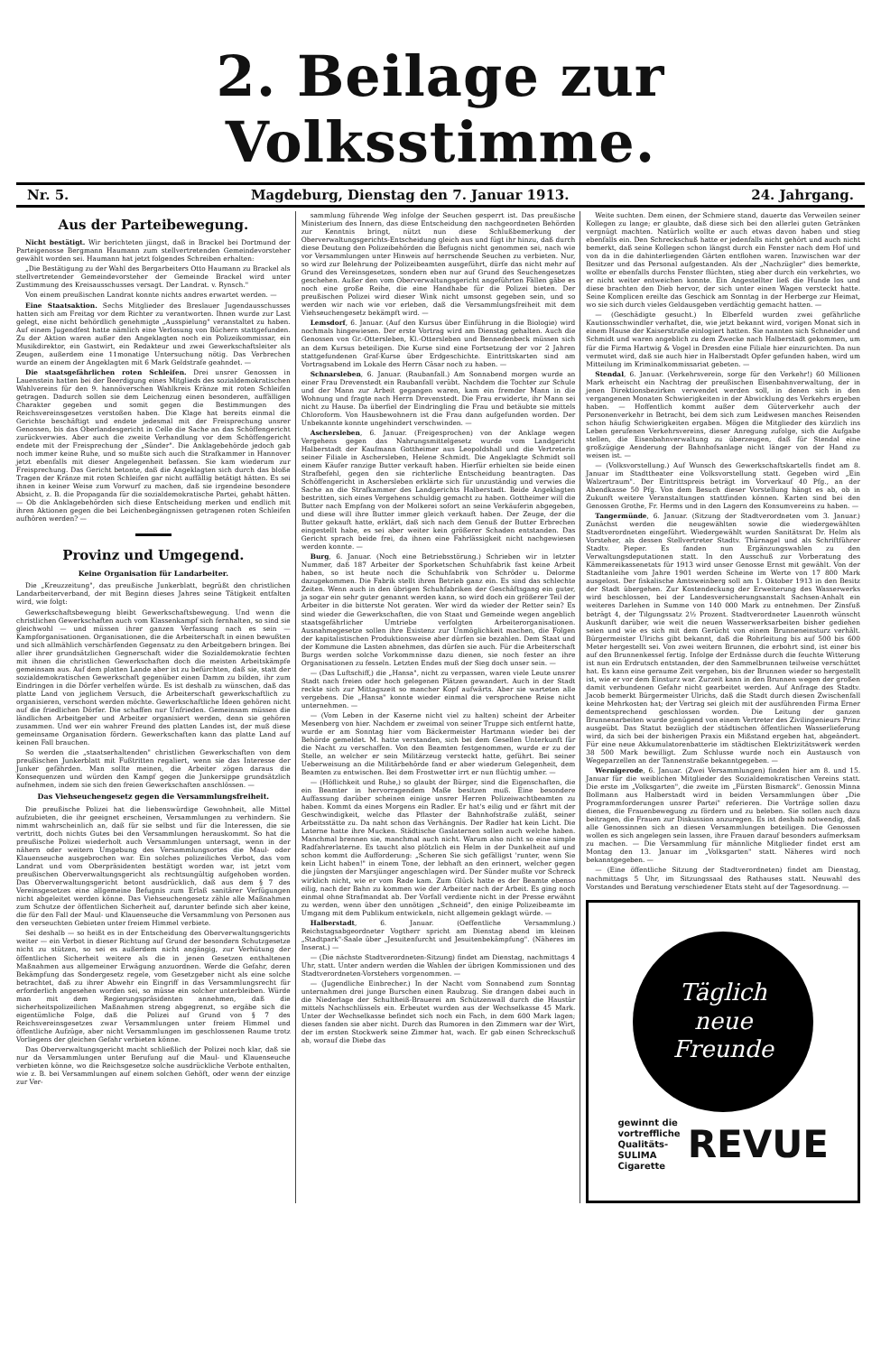2. Beilage zur Volksstimme.
Nr. 5. Magdeburg, Dienstag den 7. Januar 1913. 24. Jahrgang.
Aus der Parteibewegung.
Nicht bestätigt. Wir berichteten jüngst, daß in Brackel bei Dortmund der Parteigenosse Bergmann Haumann zum stellvertretenden Gemeindevorsteher gewählt worden sei. Haumann hat jetzt folgendes Schreiben erhalten:
„Die Bestätigung zu der Wahl des Bergarbeiters Otto Haumann zu Brackel als stellvertretender Gemeindevorsteher der Gemeinde Brackel wird unter Zustimmung des Kreisausschusses versagt. Der Landrat. v. Rynsch."
Von einem preußischen Landrat konnte nichts andres erwartet werden. —
Eine Staatsaktion. Sechs Mitglieder des Breslauer Jugendausschusses hatten sich am Freitag vor dem Richter zu verantworten. Ihnen wurde zur Last gelegt, eine nicht behördlich genehmigte „Ausspielung" veranstaltet zu haben. Auf einem Jugendfest hatte nämlich eine Verlosung von Büchern stattgefunden. Zu der Aktion waren außer den Angeklagten noch ein Polizeikommissar, ein Musikdirektor, ein Gastwirt, ein Redakteur und zwei Gewerkschaftsleiter als Zeugen, außerdem eine 11monatige Untersuchung nötig. Das Verbrechen wurde an einem der Angeklagten mit 6 Mark Geldstrafe geahndet. —
Die staatsgefährlichen roten Schleifen. Drei unsrer Genossen in Lauenstein hatten bei der Beerdigung eines Mitglieds des sozialdemokratischen Wahlvereins für den 9. hannöverschen Wahlkreis Kränze mit roten Schleifen getragen. Dadurch sollen sie dem Leichenzug einen besonderen, auffälligen Charakter gegeben und somit gegen die Bestimmungen des Reichsvereinsgesetzes verstoßen haben. Die Klage hat bereits einmal die Gerichte beschäftigt und endete jedesmal mit der Freisprechung unsrer Genossen, bis das Oberlandesgericht in Celle die Sache an das Schöffengericht zurückverwies. Aber auch die zweite Verhandlung vor dem Schöffengericht endete mit der Freisprechung der „Sünder". Die Anklagebehörde jedoch gab noch immer keine Ruhe, und so mußte sich auch die Strafkammer in Hannover jetzt ebenfalls mit dieser Angelegenheit befassen. Sie kam wiederum zur Freisprechung. Das Gericht betonte, daß die Angeklagten sich durch das bloße Tragen der Kränze mit roten Schleifen gar nicht auffällig betätigt hätten. Es sei ihnen in keiner Weise zum Vorwurf zu machen, daß sie irgendeine besondere Absicht, z. B. die Propaganda für die sozialdemokratische Partei, gehabt hätten. — Ob die Anklagebehörden sich diese Entscheidung merken und endlich mit ihren Aktionen gegen die bei Leichenbegängnissen getragenen roten Schleifen aufhören werden? —
Provinz und Umgegend.
Keine Organisation für Landarbeiter.
Die „Kreuzzeitung", das preußische Junkerblatt, begrüßt den christlichen Landarbeiterverband, der mit Beginn dieses Jahres seine Tätigkeit entfalten wird, wie folgt:
Gewerkschaftsbewegung bleibt Gewerkschaftsbewegung. Und wenn die christlichen Gewerkschaften auch vom Klassenkampf sich fernhalten, so sind sie gleichwohl — und müssen ihrer ganzen Verfassung nach es sein — Kampforganisationen. Organisationen, die die Arbeiterschaft in einen bewußten und sich allmählich verschärfenden Gegensatz zu den Arbeitgebern bringen. Bei aller ihrer grundsätzlichen Gegnerschaft wider die Sozialdemokratie fechten mit ihnen die christlichen Gewerkschaften doch die meisten Arbeitskämpfe gemeinsam aus. Auf dem platten Lande aber ist zu befürchten, daß sie, statt der sozialdemokratischen Gewerkschaft gegenüber einen Damm zu bilden, ihr zum Eindringen in die Dörfer verhelfen würde. Es ist deshalb zu wünschen, daß das platte Land von jeglichem Versuch, die Arbeiterschaft gewerkschaftlich zu organisieren, verschont werden möchte. Gewerkschaftliche Ideen gehören nicht auf die friedlichen Dörfer. Die schaffen nur Unfrieden. Gemeinsam müssen die ländlichen Arbeitgeber und Arbeiter organisiert werden, denn sie gehören zusammen. Und wer ein wahrer Freund des platten Landes ist, der muß diese gemeinsame Organisation fördern. Gewerkschaften kann das platte Land auf keinen Fall brauchen.
So werden die „staatserhaltenden" christlichen Gewerkschaften von dem preußischen Junkerblatt mit Fußtritten regaliert, wenn sie das Interesse der Junker gefährden. Man sollte meinen, die Arbeiter zögen daraus die Konsequenzen und würden den Kampf gegen die Junkersippe grundsätzlich aufnehmen, indem sie sich den freien Gewerkschaften anschlössen. —
Das Viehseuchengesetz gegen die Versammlungsfreiheit.
Die preußische Polizei hat die liebenswürdige Gewohnheit, alle Mittel aufzubieten, die ihr geeignet erscheinen, Versammlungen zu verhindern. Sie nimmt wahrscheinlich an, daß für sie selbst und für die Interessen, die sie vertritt, doch nichts Gutes bei den Versammlungen herauskommt. So hat die preußische Polizei wiederholt auch Versammlungen untersagt, wenn in der nähern oder weitern Umgebung des Versammlungsortes die Maul- oder Klauenseuche ausgebrochen war. Ein solches polizeiliches Verbot, das vom Landrat und vom Oberpräsidenten bestätigt worden war, ist jetzt vom preußischen Oberverwaltungsgericht als rechtsungültig aufgehoben worden. Das Oberverwaltungsgericht betont ausdrücklich, daß aus dem § 7 des Vereinsgesetzes eine allgemeine Befugnis zum Erlaß sanitärer Verfügungen nicht abgeleitet werden könne. Das Viehseuchengesetz zähle alle Maßnahmen zum Schutze der öffentlichen Sicherheit auf, darunter befinde sich aber keine, die für den Fall der Maul- und Klauenseuche die Versammlung von Personen aus den verseuchten Gebieten unter freiem Himmel verbiete.
Sei deshalb — so heißt es in der Entscheidung des Oberverwaltungsgerichts weiter — ein Verbot in dieser Richtung auf Grund der besondern Schutzgesetze nicht zu stützen, so sei es außerdem nicht angängig, zur Verhütung der öffentlichen Sicherheit weitere als die in jenen Gesetzen enthaltenen Maßnahmen aus allgemeiner Erwägung anzuordnen. Werde die Gefahr, deren Bekämpfung das Sondergesetz regele, vom Gesetzgeber nicht als eine solche betrachtet, daß zu ihrer Abwehr ein Eingriff in das Versammlungsrecht für erforderlich angesehen worden sei, so müsse ein solcher unterbleiben. Würde man mit dem Regierungspräsidenten annehmen, daß die sicherheitspolizeilichen Maßnahmen streng abgegrenzt, so ergäbe sich die eigentümliche Folge, daß die Polizei auf Grund von § 7 des Reichsvereinsgesetzes zwar Versammlungen unter freiem Himmel und öffentliche Aufzüge, aber nicht Versammlungen im geschlossenen Raume trotz Vorliegens der gleichen Gefahr verbieten könne.
Das Oberverwaltungsgericht macht schließlich der Polizei noch klar, daß sie nur da Versammlungen unter Berufung auf die Maul- und Klauenseuche verbieten könne, wo die Reichsgesetze solche ausdrückliche Verbote enthalten, wie z. B. bei Versammlungen auf einem solchen Gehöft, oder wenn der einzige zur Ver-
sammlung führende Weg infolge der Seuchen gesperrt ist. Das preußische Ministerium des Innern, das diese Entscheidung den nachgeordneten Behörden zur Kenntnis bringt, nützt nun diese Schlußbemerkung der Oberverwaltungsgerichts-Entscheidung gleich aus und fügt ihr hinzu, daß durch diese Deutung den Polizeibehörden die Befugnis nicht genommen sei, nach wie vor Versammlungen unter Hinweis auf herrschende Seuchen zu verbieten. Nur, so wird zur Belehrung der Polizeibeamten ausgeführt, dürfe das nicht mehr auf Grund des Vereinsgesetzes, sondern eben nur auf Grund des Seuchengesetzes geschehen. Außer den vom Oberverwaltungsgericht angeführten Fällen gäbe es noch eine große Reihe, die eine Handhabe für die Polizei bieten. Der preußischen Polizei wird dieser Wink nicht umsonst gegeben sein, und so werden wir nach wie vor erleben, daß die Versammlungsfreiheit mit dem Viehseuchengesetz bekämpft wird. —
Lemsdorf, 6. Januar. (Auf den Kursus über Einführung in die Biologie) wird nochmals hingewiesen. Der erste Vortrag wird am Dienstag gehalten. Auch die Genossen von Gr.-Ottersleben, Kl.-Ottersleben und Bennedenbeck müssen sich an dem Kursus beteiligen. Die Kurse sind eine Fortsetzung der vor 2 Jahren stattgefundenen Graf-Kurse über Erdgeschichte. Eintrittskarten sind am Vortragsabend im Lokale des Herrn Cäsar noch zu haben. —
Schnarsleben, 6. Januar. (Raubanfall.) Am Sonnabend morgen wurde an einer Frau Drevenstedt ein Raubanfall verübt. Nachdem die Tochter zur Schule und der Mann zur Arbeit gegangen waren, kam ein fremder Mann in die Wohnung und fragte nach Herrn Drevenstedt. Die Frau erwiderte, ihr Mann sei nicht zu Hause. Da überfiel der Eindringling die Frau und betäubte sie mittels Chloroform. Von Hausbewohnern ist die Frau dann aufgefunden worden. Der Unbekannte konnte ungehindert verschwinden. —
Aschersleben, 6. Januar. (Freigesprochen) von der Anklage wegen Vergehens gegen das Nahrungsmittelgesetz wurde vom Landgericht Halberstadt der Kaufmann Gottheimer aus Leopoldshall und die Vertreterin seiner Filiale in Aschersleben, Helene Schmidt. Die Angeklagte Schmidt soll einem Käufer ranzige Butter verkauft haben. Hierfür erhielten sie beide einen Strafbefehl, gegen den sie richterliche Entscheidung beantragten. Das Schöffengericht in Aschersleben erklärte sich für unzuständig und verwies die Sache an die Strafkammer des Landgerichts Halberstadt. Beide Angeklagten bestritten, sich eines Vergehens schuldig gemacht zu haben. Gottheimer will die Butter nach Empfang von der Molkerei sofort an seine Verkäuferin abgegeben, und diese will ihre Butter immer gleich verkauft haben. Der Zeuge, der die Butter gekauft hatte, erklärt, daß sich nach dem Genuß der Butter Erbrechen eingestellt habe, es sei aber weiter kein größerer Schaden entstanden. Das Gericht sprach beide frei, da ihnen eine Fahrlässigkeit nicht nachgewiesen werden konnte. —
Burg, 6. Januar. (Noch eine Betriebsstörung.) Schrieben wir in letzter Nummer, daß 187 Arbeiter der Sporketschen Schuhfabrik fast keine Arbeit haben, so ist heute noch die Schuhfabrik von Schröder u. Delorme dazugekommen. Die Fabrik stellt ihren Betrieb ganz ein. Es sind das schlechte Zeiten. Wenn auch in den übrigen Schuhfabriken der Geschäftsgang ein guter, ja sogar ein sehr guter genannt werden kann, so wird doch ein größerer Teil der Arbeiter in die bitterste Not geraten. Wer wird da wieder der Retter sein? Es sind wieder die Gewerkschaften, die von Staat und Gemeinde wegen angeblich staatsgefährlicher Umtriebe verfolgten Arbeiterorganisationen. Ausnahmegesetze sollen ihre Existenz zur Unmöglichkeit machen, die Folgen der kapitalistischen Produktionsweise aber dürfen sie bezahlen. Dem Staat und der Kommune die Lasten abnehmen, das dürfen sie auch. Für die Arbeiterschaft Burgs werden solche Vorkommnisse dazu dienen, sie noch fester an ihre Organisationen zu fesseln. Letzten Endes muß der Sieg doch unser sein. —
— (Das Luftschiff,) die „Hansa", nicht zu verpassen, waren viele Leute unsrer Stadt nach freien oder hoch gelegenen Plätzen gewandert. Auch in der Stadt reckte sich zur Mittagszeit so mancher Kopf aufwärts. Aber sie warteten alle vergebens. Die „Hansa" konnte wieder einmal die versprochene Reise nicht unternehmen. —
— (Vom Leben in der Kaserne nicht viel zu halten) scheint der Arbeiter Mesenberg von hier. Nachdem er zweimal von seiner Truppe sich entfernt hatte, wurde er am Sonntag hier vom Bäckermeister Hartmann wieder bei der Behörde gemeldet. M. hatte verstanden, sich bei dem Gesellen Unterkunft für die Nacht zu verschaffen. Von den Beamten festgenommen, wurde er zu der Stelle, an welcher er sein Militärzeug versteckt hatte, geführt. Bei seiner Ueberweisung an die Militärbehörde fand er aber wiederum Gelegenheit, dem Beamten zu entwischen. Bei dem Frostwetter irrt er nun flüchtig umher. —
— (Höflichkeit und Ruhe,) so glaubt der Bürger, sind die Eigenschaften, die ein Beamter in hervorragendem Maße besitzen muß. Eine besondere Auffassung darüber scheinen einige unsrer Herren Polizeiwachtbeamten zu haben. Kommt da eines Morgens ein Radler. Er hat's eilig und er fährt mit der Geschwindigkeit, welche das Pflaster der Bahnhofstraße zuläßt, seiner Arbeitsstätte zu. Da naht schon das Verhängnis. Der Radler hat kein Licht. Die Laterne hatte ihre Mucken. Städtische Gaslaternen sollen auch welche haben. Manchmal brennen sie, manchmal auch nicht. Warum also nicht so eine simple Radfahrerlaterne. Es taucht also plötzlich ein Helm in der Dunkelheit auf und schon kommt die Aufforderung: „Scheren Sie sich gefälligst 'runter, wenn Sie kein Licht haben!" in einem Tone, der lebhaft an den erinnert, welcher gegen die jüngsten der Marsjünger angeschlagen wird. Der Sünder mußte vor Schreck wirklich nicht, wie er vom Rade kam. Zum Glück hatte es der Beamte ebenso eilig, nach der Bahn zu kommen wie der Arbeiter nach der Arbeit. Es ging noch einmal ohne Strafmandat ab. Der Vorfall verdiente nicht in der Presse erwähnt zu werden, wenn über den unnötigen „Schneid", den einige Polizeibeamte im Umgang mit dem Publikum entwickeln, nicht allgemein geklagt würde. —
Halberstadt, 6. Januar. (Oeffentliche Versammlung.) Reichstagsabgeordneter Vogtherr spricht am Dienstag abend im kleinen „Stadtpark"-Saale über „Jesuitenfurcht und Jesuitenbekämpfung". (Näheres im Inserat.) —
— (Die nächste Stadtverordneten-Sitzung) findet am Dienstag, nachmittags 4 Uhr, statt. Unter andern werden die Wahlen der übrigen Kommissionen und des Stadtverordneten-Vorstehers vorgenommen. —
— (Jugendliche Einbrecher.) In der Nacht vom Sonnabend zum Sonntag unternahmen drei junge Burschen einen Raubzug. Sie drangen dabei auch in die Niederlage der Schultheiß-Brauerei am Schützenwall durch die Haustür mittels Nachschlüssels ein. Erbeutet wurden aus der Wechselkasse 45 Mark. Unter der Wechselkasse befindet sich noch ein Fach, in dem 600 Mark lagen; dieses fanden sie aber nicht. Durch das Rumoren in den Zimmern war der Wirt, der im ersten Stockwerk seine Zimmer hat, wach. Er gab einen Schreckschuß ab, worauf die Diebe das
Weite suchten. Dem einen, der Schmiere stand, dauerte das Verweilen seiner Kollegen zu lange; er glaubte, daß diese sich bei den allerlei guten Getränken vergnügt machten. Natürlich wollte er auch etwas davon haben und stieg ebenfalls ein. Den Schreckschuß hatte er jedenfalls nicht gehört und auch nicht bemerkt, daß seine Kollegen schon längst durch ein Fenster nach dem Hof und von da in die dahinterliegenden Gärten entflohen waren. Inzwischen war der Besitzer und das Personal aufgestanden. Als der „Nachzügler" dies bemerkte, wollte er ebenfalls durchs Fenster flüchten, stieg aber durch ein verkehrtes, wo er nicht weiter entweichen konnte. Ein Angestellter ließ die Hunde los und diese brachten den Dieb hervor, der sich unter einen Wagen versteckt hatte. Seine Komplicen ereilte das Geschick am Sonntag in der Herberge zur Heimat, wo sie sich durch vieles Geldausgeben verdächtig gemacht hatten. —
— (Geschädigte gesucht.) In Elberfeld wurden zwei gefährliche Kautionsschwindler verhaftet, die, wie jetzt bekannt wird, vorigen Monat sich in einem Hause der Kaiserstraße einlogiert hatten. Sie nannten sich Schneider und Schmidt und waren angeblich zu dem Zwecke nach Halberstadt gekommen, um für die Firma Hartwig & Vogel in Dresden eine Filiale hier einzurichten. Da nun vermutet wird, daß sie auch hier in Halberstadt Opfer gefunden haben, wird um Mitteilung im Kriminalkommissariat gebeten. —
Stendal, 6. Januar. (Verkehrsverein, sorge für den Verkehr!) 60 Millionen Mark erheischt ein Nachtrag der preußischen Eisenbahnverwaltung, der in jenen Direktionsbezirken verwendet werden soll, in denen sich in den vergangenen Monaten Schwierigkeiten in der Abwicklung des Verkehrs ergeben haben. — Hoffentlich kommt außer dem Güterverkehr auch der Personenverkehr in Betracht, bei dem sich zum Leidwesen manches Reisenden schon häufig Schwierigkeiten ergaben. Mögen die Mitglieder des kürzlich ins Leben gerufenen Verkehrsvereins, dieser Anregung zufolge, sich die Aufgabe stellen, die Eisenbahnverwaltung zu überzeugen, daß für Stendal eine großzügige Aenderung der Bahnhofsanlage nicht länger von der Hand zu weisen ist. —
— (Volksvorstellung.) Auf Wunsch des Gewerkschaftskartells findet am 8. Januar im Stadttheater eine Volksvorstellung statt. Gegeben wird „Ein Walzertraum". Der Eintrittspreis beträgt im Vorverkauf 40 Pfg., an der Abendkasse 50 Pfg. Von dem Besuch dieser Vorstellung hängt es ab, ob in Zukunft weitere Veranstaltungen stattfinden können. Karten sind bei den Genossen Grothe, Fr. Herms und in den Lagern des Konsumvereins zu haben. —
Tangermünde, 6. Januar. (Sitzung der Stadtverordneten vom 3. Januar.) Zunächst werden die neugewählten sowie die wiedergewählten Stadtverordneten eingeführt. Wiedergewählt wurden Sanitätsrat Dr. Helm als Vorsteher, als dessen Stellvertreter Stadtv. Thürnagel und als Schriftführer Stadtv. Pieper. Es fanden nun Ergänzungswahlen zu den Verwaltungsdeputationen statt. In den Ausschuß zur Vorberatung des Kämmereikassenetats für 1913 wird unser Genosse Ernst mit gewählt. Von der Stadtanleihe vom Jahre 1901 werden Scheine im Werte von 17 800 Mark ausgelost. Der fiskalische Amtsweinberg soll am 1. Oktober 1913 in den Besitz der Stadt übergehen. Zur Kostendeckung der Erweiterung des Wasserwerks wird beschlossen, bei der Landesversicherungsanstalt Sachsen-Anhalt ein weiteres Darlehen in Summe von 140 000 Mark zu entnehmen. Der Zinsfuß beträgt 4, der Tilgungssatz 2½ Prozent. Stadtverordneter Lauenroth wünscht Auskunft darüber, wie weit die neuen Wasserwerksarbeiten bisher gediehen seien und wie es sich mit dem Gerücht von einem Brunneneinsturz verhält. Bürgermeister Ulrichs gibt bekannt, daß die Rohrleitung bis auf 500 bis 600 Meter hergestellt sei. Von zwei weitern Brunnen, die erbohrt sind, ist einer bis auf den Brunnenkessel fertig. Infolge der Erdnässe durch die feuchte Witterung ist nun ein Erdrutsch entstanden, der den Sammelbrunnen teilweise verschüttet hat. Es kann eine geraume Zeit vergehen, bis der Brunnen wieder so hergestellt ist, wie er vor dem Einsturz war. Zurzeit kann in den Brunnen wegen der großen damit verbundenen Gefahr nicht gearbeitet werden. Auf Anfrage des Stadtv. Jacob bemerkt Bürgermeister Ulrichs, daß die Stadt durch diesen Zwischenfall keine Mehrkosten hat; der Vertrag sei gleich mit der ausführenden Firma Erner dementsprechend geschlossen worden. Die Leitung der ganzen Brunnenarbeiten wurde genügend von einem Vertreter des Zivilingenieurs Prinz ausgeübt. Das Statut bezüglich der städtischen öffentlichen Wasserlieferung wird, da sich bei der bisherigen Praxis ein Mißstand ergeben hat, abgeändert. Für eine neue Akkumulatorenbatterie im städtischen Elektrizitätswerk werden 38 500 Mark bewilligt. Zum Schlusse wurde noch ein Austausch von Wegeparzellen an der Tannenstraße bekanntgegeben. —
Wernigerode, 6. Januar. (Zwei Versammlungen) finden hier am 8. und 15. Januar für die weiblichen Mitglieder des Sozialdemokratischen Vereins statt. Die erste im „Volksgarten", die zweite im „Fürsten Bismarck". Genossin Minna Bollmann aus Halberstadt wird in beiden Versammlungen über „Die Programmforderungen unsrer Partei" referieren. Die Vorträge sollen dazu dienen, die Frauenbewegung zu fördern und zu beleben. Sie sollen auch dazu beitragen, die Frauen zur Diskussion anzuregen. Es ist deshalb notwendig, daß alle Genossinnen sich an diesen Versammlungen beteiligen. Die Genossen wollen es sich angelegen sein lassen, ihre Frauen darauf besonders aufmerksam zu machen. — Die Versammlung für männliche Mitglieder findet erst am Montag den 13. Januar im „Volksgarten" statt. Näheres wird noch bekanntgegeben. —
— (Eine öffentliche Sitzung der Stadtverordneten) findet am Dienstag, nachmittags 5 Uhr, im Sitzungssaal des Rathauses statt. Neuwahl des Vorstandes und Beratung verschiedener Etats steht auf der Tagesordnung. —
Täglich
neue
Freunde
gewinnt die
vortreffliche
Qualitäts-
SULIMA
Cigarette
REVUE